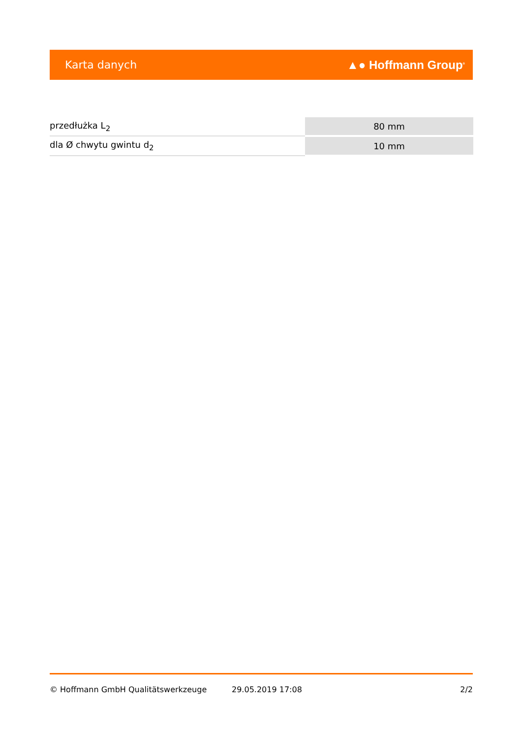Karta danych ▲● Hoffmann Group<sup>®</sup>
| przedłużka L<sub>2</sub> | 80 mm |
| dla Ø chwytu gwintu d<sub>2</sub> | 10 mm |
© Hoffmann GmbH Qualitätswerkzeuge 29.05.2019 17:08 2/2